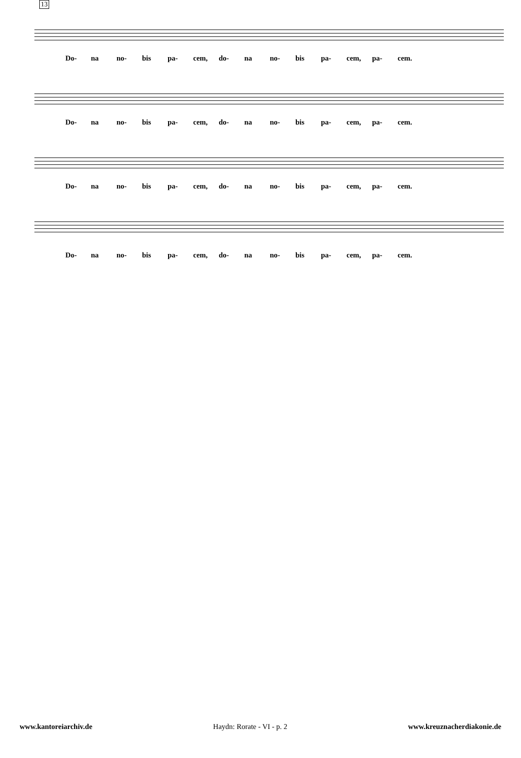13
Do- na no- bis pa- cem, do- na no- bis pa- cem, pa- cem.
Do- na no- bis pa- cem, do- na no- bis pa- cem, pa- cem.
Do- na no- bis pa- cem, do- na no- bis pa- cem, pa- cem.
Do- na no- bis pa- cem, do- na no- bis pa- cem, pa- cem.
www.kantoreiarchiv.de Haydn: Rorate - VI - p. 2 www.kreuznacherdiakonie.de